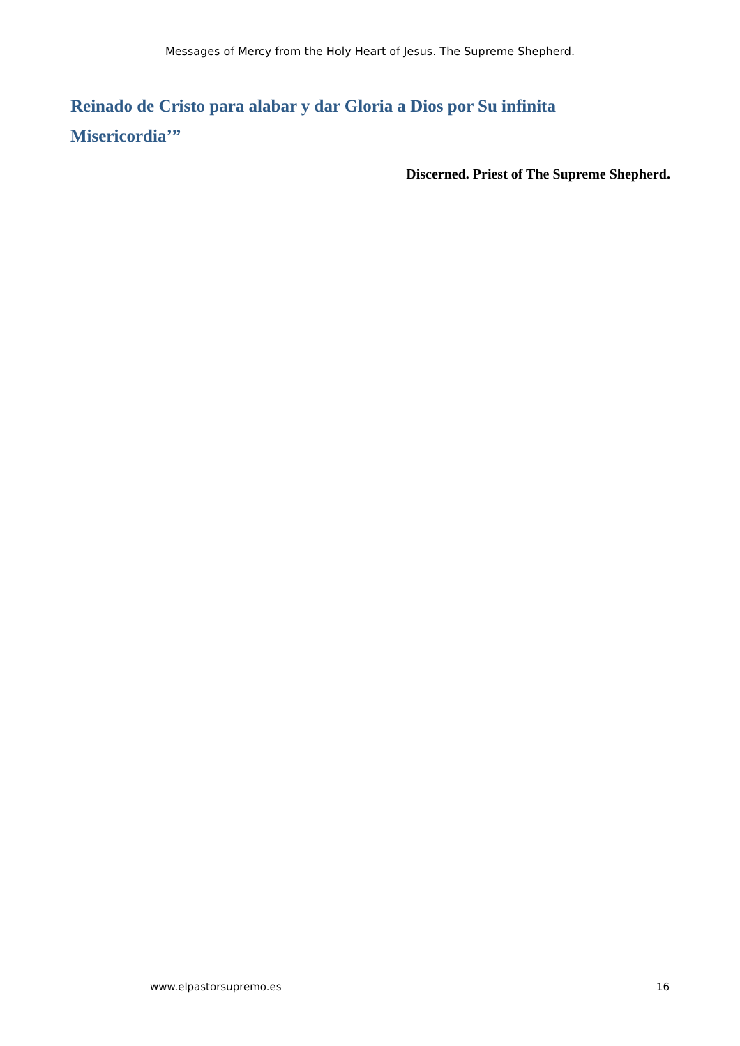Messages of Mercy from the Holy Heart of Jesus. The Supreme Shepherd.
Reinado de Cristo para alabar y dar Gloria a Dios por Su infinita Misericordia’”
Discerned. Priest of The Supreme Shepherd.
www.elpastorsupremo.es 16